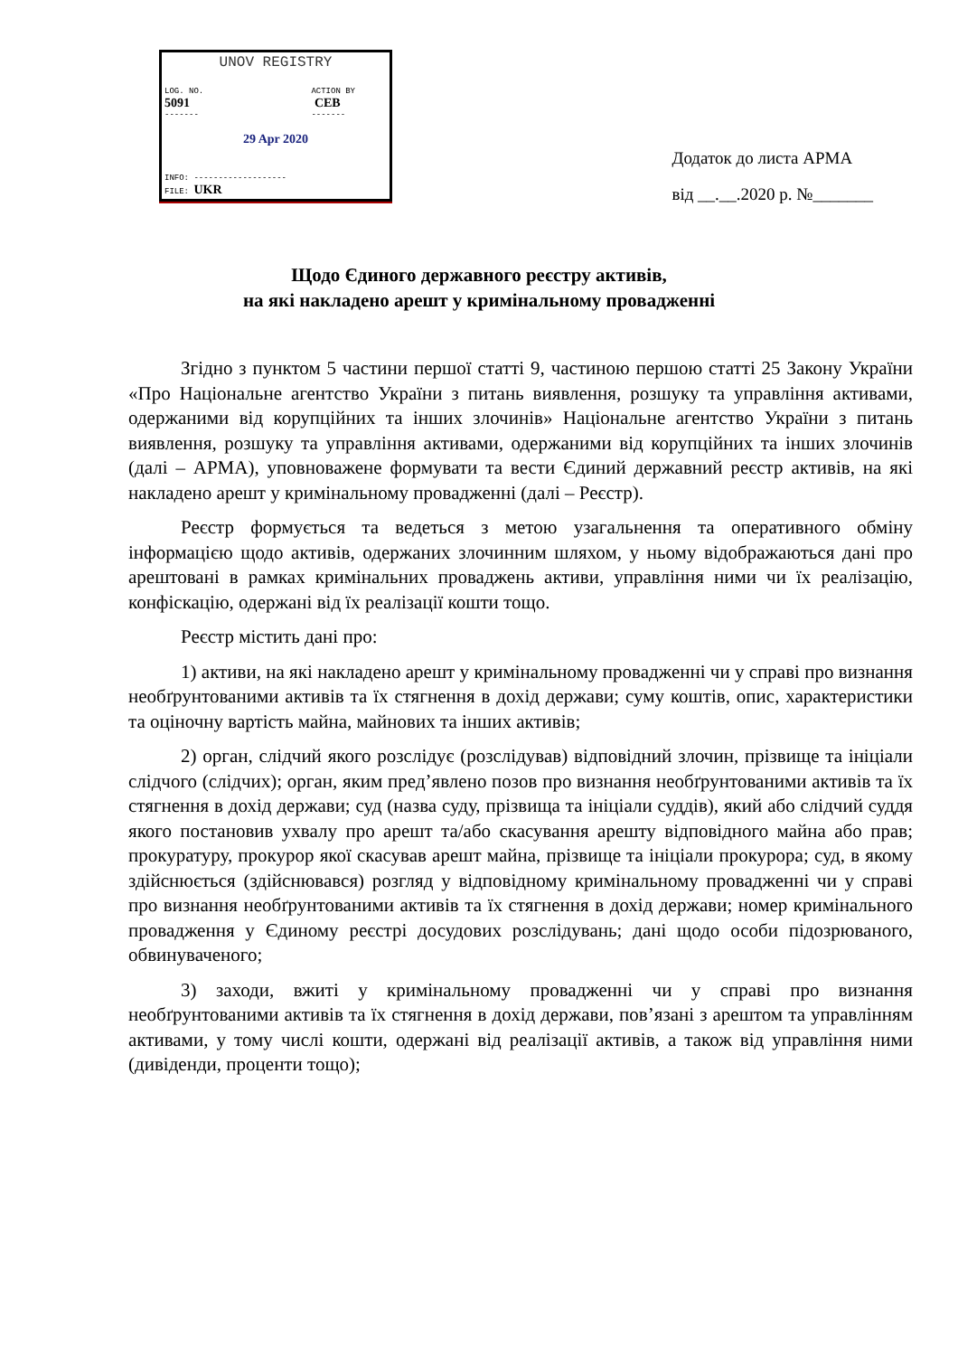UNOV REGISTRY
LOG. NO.
5091
-------
ACTION BY
CEB
-------
29 Apr 2020
INFO: -------------------
FILE: UKR
-------------------
Додаток до листа АРМА
від __.__.2020 р. №_______
Щодо Єдиного державного реєстру активів,
на які накладено арешт у кримінальному провадженні
Згідно з пунктом 5 частини першої статті 9, частиною першою статті 25 Закону України «Про Національне агентство України з питань виявлення, розшуку та управління активами, одержаними від корупційних та інших злочинів» Національне агентство України з питань виявлення, розшуку та управління активами, одержаними від корупційних та інших злочинів (далі – АРМА), уповноважене формувати та вести Єдиний державний реєстр активів, на які накладено арешт у кримінальному провадженні (далі – Реєстр).
Реєстр формується та ведеться з метою узагальнення та оперативного обміну інформацією щодо активів, одержаних злочинним шляхом, у ньому відображаються дані про арештовані в рамках кримінальних проваджень активи, управління ними чи їх реалізацію, конфіскацію, одержані від їх реалізації кошти тощо.
Реєстр містить дані про:
1) активи, на які накладено арешт у кримінальному провадженні чи у справі про визнання необґрунтованими активів та їх стягнення в дохід держави; суму коштів, опис, характеристики та оціночну вартість майна, майнових та інших активів;
2) орган, слідчий якого розслідує (розслідував) відповідний злочин, прізвище та ініціали слідчого (слідчих); орган, яким пред’явлено позов про визнання необґрунтованими активів та їх стягнення в дохід держави; суд (назва суду, прізвища та ініціали суддів), який або слідчий суддя якого постановив ухвалу про арешт та/або скасування арешту відповідного майна або прав; прокуратуру, прокурор якої скасував арешт майна, прізвище та ініціали прокурора; суд, в якому здійснюється (здійснювався) розгляд у відповідному кримінальному провадженні чи у справі про визнання необґрунтованими активів та їх стягнення в дохід держави; номер кримінального провадження у Єдиному реєстрі досудових розслідувань; дані щодо особи підозрюваного, обвинуваченого;
3) заходи, вжиті у кримінальному провадженні чи у справі про визнання необґрунтованими активів та їх стягнення в дохід держави, пов’язані з арештом та управлінням активами, у тому числі кошти, одержані від реалізації активів, а також від управління ними (дивіденди, проценти тощо);